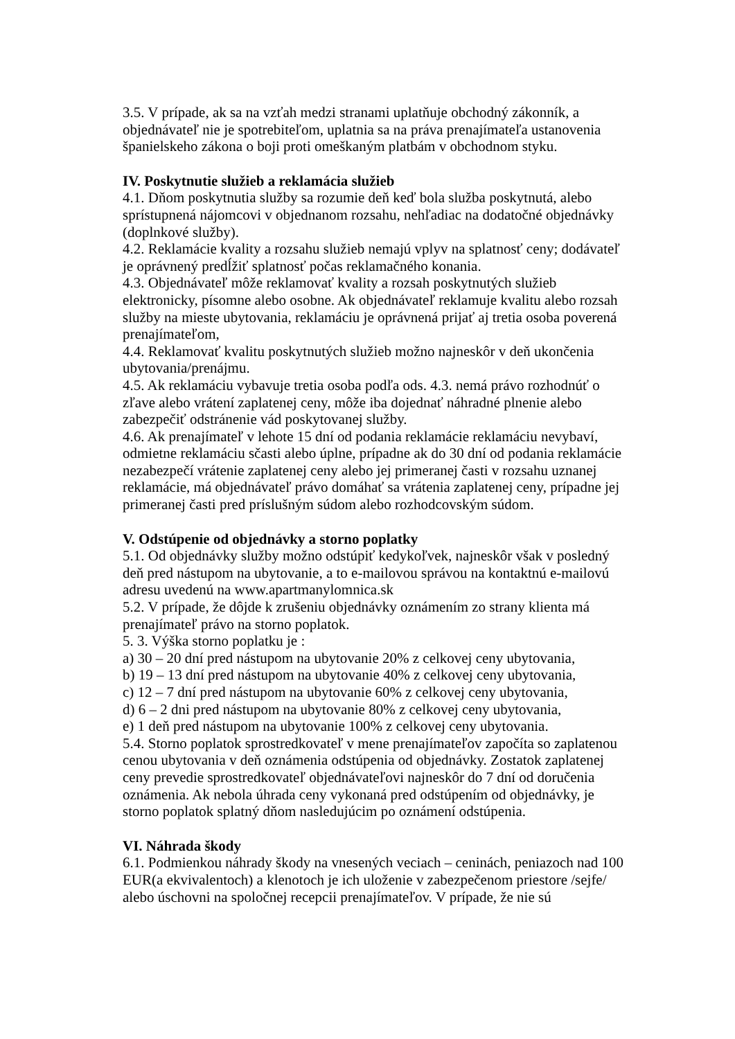3.5. V prípade, ak sa na vzťah medzi stranami uplatňuje obchodný zákonník, a objednávateľ nie je spotrebiteľom, uplatnia sa na práva prenajímateľa ustanovenia španielskeho zákona o boji proti omeškaným platbám v obchodnom styku.
IV. Poskytnutie služieb a reklamácia služieb
4.1. Dňom poskytnutia služby sa rozumie deň keď bola služba poskytnutá, alebo sprístupnená nájomcovi v objednanom rozsahu, nehľadiac na dodatočné objednávky (doplnkové služby).
4.2. Reklamácie kvality a rozsahu služieb nemajú vplyv na splatnosť ceny; dodávateľ je oprávnený predĺžiť splatnosť počas reklamačného konania.
4.3. Objednávateľ môže reklamovať kvality a rozsah poskytnutých služieb elektronicky, písomne alebo osobne. Ak objednávateľ reklamuje kvalitu alebo rozsah služby na mieste ubytovania, reklamáciu je oprávnená prijať aj tretia osoba poverená prenajímateľom,
4.4. Reklamovať kvalitu poskytnutých služieb možno najneskôr v deň ukončenia ubytovania/prenájmu.
4.5. Ak reklamáciu vybavuje tretia osoba podľa ods. 4.3. nemá právo rozhodnúť o zľave alebo vrátení zaplatenej ceny, môže iba dojednať náhradné plnenie alebo zabezpečiť odstránenie vád poskytovanej služby.
4.6. Ak prenajímateľ v lehote 15 dní od podania reklamácie reklamáciu nevybaví, odmietne reklamáciu sčasti alebo úplne, prípadne ak do 30 dní od podania reklamácie nezabezpečí vrátenie zaplatenej ceny alebo jej primeranej časti v rozsahu uznanej reklamácie, má objednávateľ právo domáhať sa vrátenia zaplatenej ceny, prípadne jej primeranej časti pred príslušným súdom alebo rozhodcovským súdom.
V. Odstúpenie od objednávky a storno poplatky
5.1. Od objednávky služby možno odstúpiť kedykoľvek, najneskôr však v posledný deň pred nástupom na ubytovanie, a to e-mailovou správou na kontaktnú e-mailovú adresu uvedenú na www.apartmanylomnica.sk
5.2. V prípade, že dôjde k zrušeniu objednávky oznámením zo strany klienta má prenajímateľ právo na storno poplatok.
5. 3. Výška storno poplatku je :
a) 30 – 20 dní pred nástupom na ubytovanie 20% z celkovej ceny ubytovania,
b) 19 – 13 dní pred nástupom na ubytovanie 40% z celkovej ceny ubytovania,
c) 12 – 7 dní pred nástupom na ubytovanie 60% z celkovej ceny ubytovania,
d) 6 – 2 dni pred nástupom na ubytovanie 80% z celkovej ceny ubytovania,
e) 1 deň pred nástupom na ubytovanie 100% z celkovej ceny ubytovania.
5.4. Storno poplatok sprostredkovateľ v mene prenajímateľov započíta so zaplatenou cenou ubytovania v deň oznámenia odstúpenia od objednávky. Zostatok zaplatenej ceny prevedie sprostredkovateľ objednávateľovi najneskôr do 7 dní od doručenia oznámenia. Ak nebola úhrada ceny vykonaná pred odstúpením od objednávky, je storno poplatok splatný dňom nasledujúcim po oznámení odstúpenia.
VI. Náhrada škody
6.1. Podmienkou náhrady škody na vnesených veciach – ceninách, peniazoch nad 100 EUR(a ekvivalentoch) a klenotoch je ich uloženie v zabezpečenom priestore /sejfe/ alebo úschovni na spoločnej recepcii prenajímateľov. V prípade, že nie sú